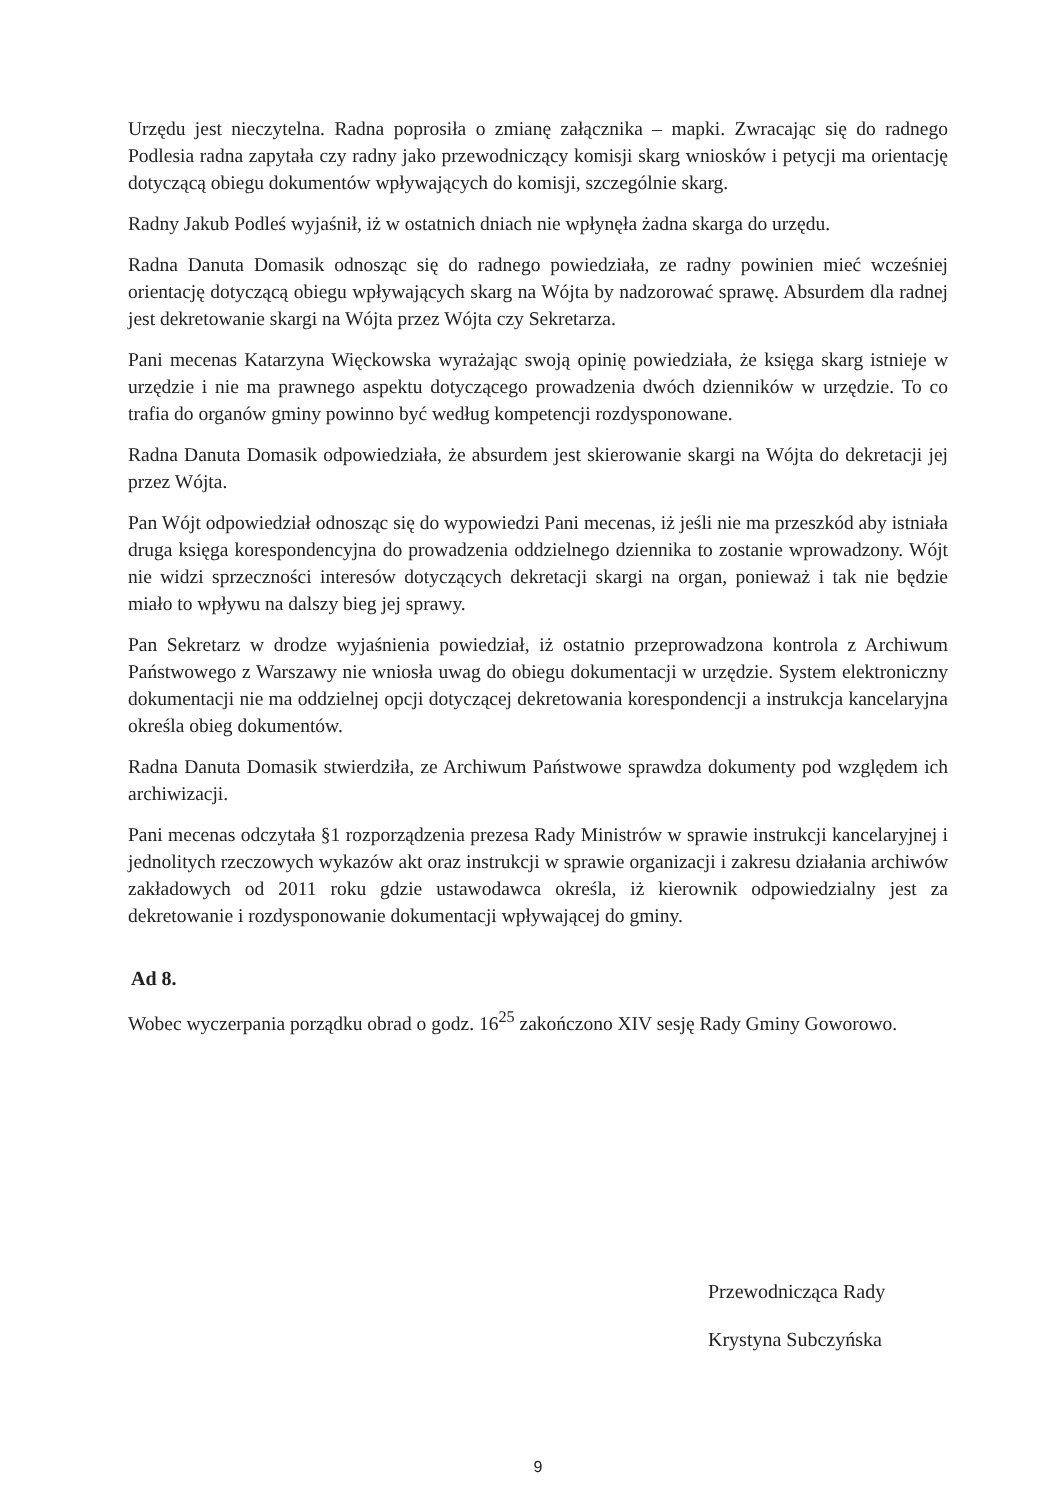Urzędu jest nieczytelna. Radna poprosiła o zmianę załącznika – mapki. Zwracając się do radnego Podlesia radna zapytała czy radny jako przewodniczący komisji skarg wniosków i petycji ma orientację dotyczącą obiegu dokumentów wpływających do komisji, szczególnie skarg.
Radny Jakub Podleś wyjaśnił, iż w ostatnich dniach nie wpłynęła żadna skarga do urzędu.
Radna Danuta Domasik odnosząc się do radnego powiedziała, ze radny powinien mieć wcześniej orientację dotyczącą obiegu wpływających skarg na Wójta by nadzorować sprawę. Absurdem dla radnej jest dekretowanie skargi na Wójta przez Wójta czy Sekretarza.
Pani mecenas Katarzyna Więckowska wyrażając swoją opinię powiedziała, że księga skarg istnieje w urzędzie i nie ma prawnego aspektu dotyczącego prowadzenia dwóch dzienników w urzędzie. To co trafia do organów gminy powinno być według kompetencji rozdysponowane.
Radna Danuta Domasik odpowiedziała, że absurdem jest skierowanie skargi na Wójta do dekretacji jej przez Wójta.
Pan Wójt odpowiedział odnosząc się do wypowiedzi Pani mecenas, iż jeśli nie ma przeszkód aby istniała druga księga korespondencyjna do prowadzenia oddzielnego dziennika to zostanie wprowadzony. Wójt nie widzi sprzeczności interesów dotyczących dekretacji skargi na organ, ponieważ i tak nie będzie miało to wpływu na dalszy bieg jej sprawy.
Pan Sekretarz w drodze wyjaśnienia powiedział, iż ostatnio przeprowadzona kontrola z Archiwum Państwowego z Warszawy nie wniosła uwag do obiegu dokumentacji w urzędzie. System elektroniczny dokumentacji nie ma oddzielnej opcji dotyczącej dekretowania korespondencji a instrukcja kancelaryjna określa obieg dokumentów.
Radna Danuta Domasik stwierdziła, ze Archiwum Państwowe sprawdza dokumenty pod względem ich archiwizacji.
Pani mecenas odczytała §1 rozporządzenia prezesa Rady Ministrów w sprawie instrukcji kancelaryjnej i jednolitych rzeczowych wykazów akt oraz instrukcji w sprawie organizacji i zakresu działania archiwów zakładowych od 2011 roku gdzie ustawodawca określa, iż kierownik odpowiedzialny jest za dekretowanie i rozdysponowanie dokumentacji wpływającej do gminy.
Ad 8.
Wobec wyczerpania porządku obrad o godz. 16<sup>25</sup> zakończono XIV sesję Rady Gminy Goworowo.
Przewodnicząca Rady
Krystyna Subczyńska
9